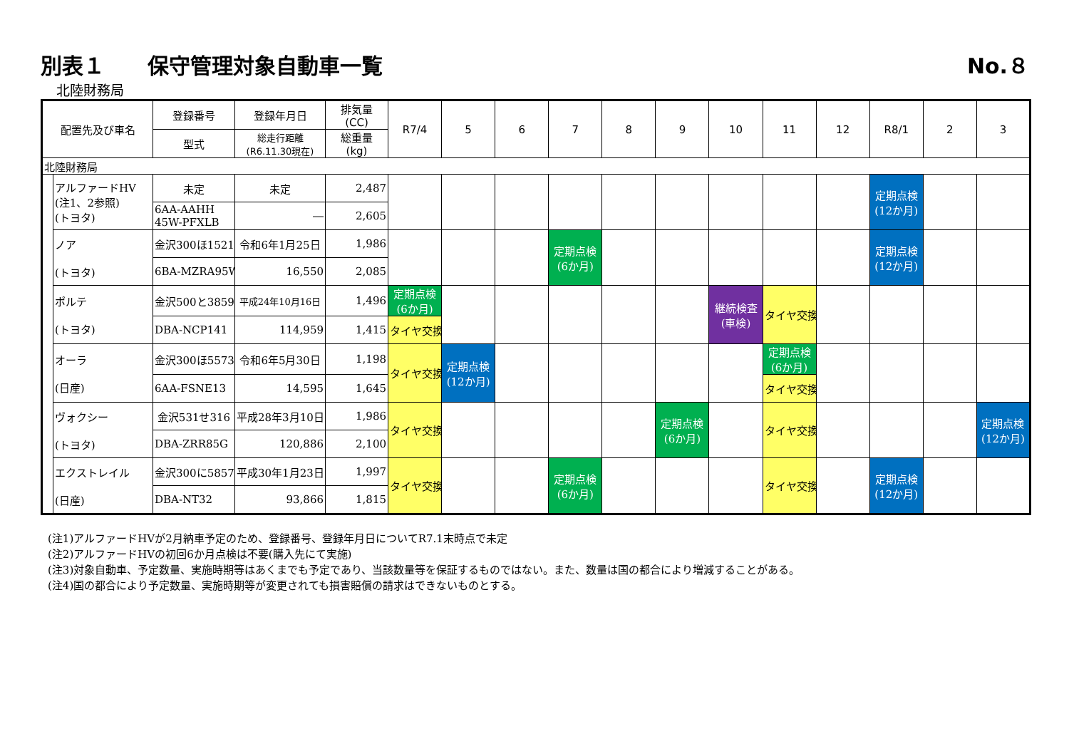別表１　　保守管理対象自動車一覧 No.８
北陸財務局
| 配置先及び車名 | | 登録番号 | 登録年月日 | 排気量 (CC) | R7/4 | 5 | 6 | 7 | 8 | 9 | 10 | 11 | 12 | R8/1 | 2 | 3 |
| --- | --- | --- | --- | --- | --- | --- | --- | --- | --- | --- | --- | --- | --- | --- | --- | --- |
| | | 型式 | 総走行距離 (R6.11.30現在) | 総重量 (kg) | | | | | | | | | | | | |
| 北陸財務局 | | | | | | | | | | | | | | | | |
| | アルファードHV (注1、2参照) (トヨタ) | 未定 | 未定 | 2,487 | | | | | | | | | | 定期点検 (12か月) | | |
| | | 6AA-AAHH 45W-PFXLB | ― | 2,605 | | | | | | | | | | | | |
| | ノア (トヨタ) | 金沢300ほ1521 | 令和6年1月25日 | 1,986 | | | | 定期点検 (6か月) | | | | | | 定期点検 (12か月) | | |
| | | 6BA-MZRA95W | 16,550 | 2,085 | | | | | | | | | | | | |
| | ポルテ (トヨタ) | 金沢500と3859 | 平成24年10月16日 | 1,496 | 定期点検 (6か月) | | | | | | 継続検査 (車検) | タイヤ交換 | | | | |
| | | DBA-NCP141 | 114,959 | 1,415 | タイヤ交換 | | | | | | | | | | | |
| | オーラ (日産) | 金沢300ほ5573 | 令和6年5月30日 | 1,198 | タイヤ交換 | 定期点検 (12か月) | | | | | | 定期点検 (6か月) | | | | |
| | | 6AA-FSNE13 | 14,595 | 1,645 | | | | | | | | タイヤ交換 | | | | |
| | ヴォクシー (トヨタ) | 金沢531せ316 | 平成28年3月10日 | 1,986 | タイヤ交換 | | | | | 定期点検 (6か月) | | タイヤ交換 | | | | 定期点検 (12か月) |
| | | DBA-ZRR85G | 120,886 | 2,100 | | | | | | | | | | | | |
| | エクストレイル (日産) | 金沢300に5857 | 平成30年1月23日 | 1,997 | タイヤ交換 | | | 定期点検 (6か月) | | | | タイヤ交換 | | 定期点検 (12か月) | | |
| | | DBA-NT32 | 93,866 | 1,815 | | | | | | | | | | | | |
(注1)アルファードHVが2月納車予定のため、登録番号、登録年月日についてR7.1末時点で未定
(注2)アルファードHVの初回6か月点検は不要(購入先にて実施)
(注3)対象自動車、予定数量、実施時期等はあくまでも予定であり、当該数量等を保証するものではない。また、数量は国の都合により増減することがある。
(注4)国の都合により予定数量、実施時期等が変更されても損害賠償の請求はできないものとする。